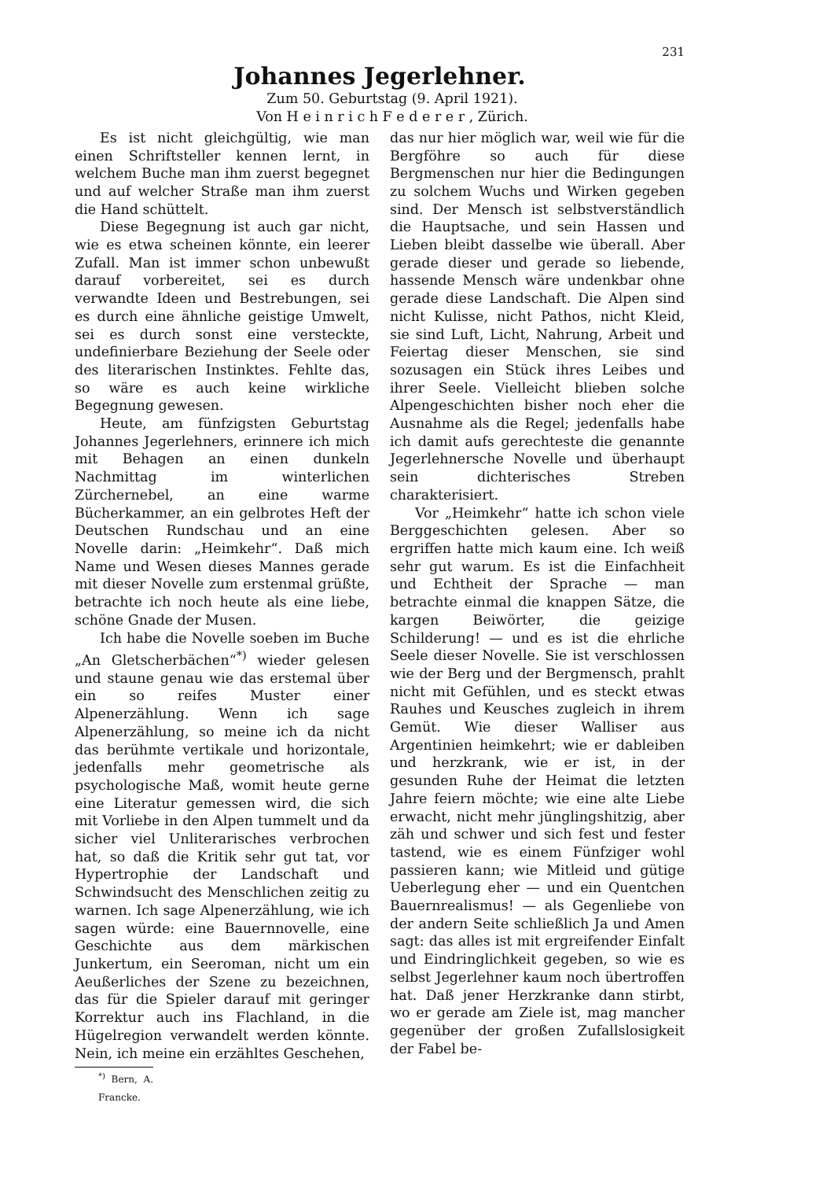231
Johannes Jegerlehner.
Zum 50. Geburtstag (9. April 1921).
Von H e i n r i c h F e d e r e r , Zürich.
Es ist nicht gleichgültig, wie man einen Schriftsteller kennen lernt, in welchem Buche man ihm zuerst begegnet und auf welcher Straße man ihm zuerst die Hand schüttelt.
Diese Begegnung ist auch gar nicht, wie es etwa scheinen könnte, ein leerer Zufall. Man ist immer schon unbewußt darauf vorbereitet, sei es durch verwandte Ideen und Bestrebungen, sei es durch eine ähnliche geistige Umwelt, sei es durch sonst eine versteckte, undefinierbare Beziehung der Seele oder des literarischen Instinktes. Fehlte das, so wäre es auch keine wirkliche Begegnung gewesen.
Heute, am fünfzigsten Geburtstag Johannes Jegerlehners, erinnere ich mich mit Behagen an einen dunkeln Nachmittag im winterlichen Zürchernebel, an eine warme Bücherkammer, an ein gelbrotes Heft der Deutschen Rundschau und an eine Novelle darin: „Heimkehr“. Daß mich Name und Wesen dieses Mannes gerade mit dieser Novelle zum erstenmal grüßte, betrachte ich noch heute als eine liebe, schöne Gnade der Musen.
Ich habe die Novelle soeben im Buche „An Gletscherbächen“<sup>*)</sup> wieder gelesen und staune genau wie das erstemal über ein so reifes Muster einer Alpenerzählung. Wenn ich sage Alpenerzählung, so meine ich da nicht das berühmte vertikale und horizontale, jedenfalls mehr geometrische als psychologische Maß, womit heute gerne eine Literatur gemessen wird, die sich mit Vorliebe in den Alpen tummelt und da sicher viel Unliterarisches verbrochen hat, so daß die Kritik sehr gut tat, vor Hypertrophie der Landschaft und Schwindsucht des Menschlichen zeitig zu warnen. Ich sage Alpenerzählung, wie ich sagen würde: eine Bauernnovelle, eine Geschichte aus dem märkischen Junkertum, ein Seeroman, nicht um ein Aeußerliches der Szene zu bezeichnen, das für die Spieler darauf mit geringer Korrektur auch ins Flachland, in die Hügelregion verwandelt werden könnte. Nein, ich meine ein erzähltes Geschehen,
<sup>*)</sup> Bern, A. Francke.
das nur hier möglich war, weil wie für die Bergföhre so auch für diese Bergmenschen nur hier die Bedingungen zu solchem Wuchs und Wirken gegeben sind. Der Mensch ist selbstverständlich die Hauptsache, und sein Hassen und Lieben bleibt dasselbe wie überall. Aber gerade dieser und gerade so liebende, hassende Mensch wäre undenkbar ohne gerade diese Landschaft. Die Alpen sind nicht Kulisse, nicht Pathos, nicht Kleid, sie sind Luft, Licht, Nahrung, Arbeit und Feiertag dieser Menschen, sie sind sozusagen ein Stück ihres Leibes und ihrer Seele. Vielleicht blieben solche Alpengeschichten bisher noch eher die Ausnahme als die Regel; jedenfalls habe ich damit aufs gerechteste die genannte Jegerlehnersche Novelle und überhaupt sein dichterisches Streben charakterisiert.
Vor „Heimkehr“ hatte ich schon viele Berggeschichten gelesen. Aber so ergriffen hatte mich kaum eine. Ich weiß sehr gut warum. Es ist die Einfachheit und Echtheit der Sprache — man betrachte einmal die knappen Sätze, die kargen Beiwörter, die geizige Schilderung! — und es ist die ehrliche Seele dieser Novelle. Sie ist verschlossen wie der Berg und der Bergmensch, prahlt nicht mit Gefühlen, und es steckt etwas Rauhes und Keusches zugleich in ihrem Gemüt. Wie dieser Walliser aus Argentinien heimkehrt; wie er dableiben und herzkrank, wie er ist, in der gesunden Ruhe der Heimat die letzten Jahre feiern möchte; wie eine alte Liebe erwacht, nicht mehr jünglingshitzig, aber zäh und schwer und sich fest und fester tastend, wie es einem Fünfziger wohl passieren kann; wie Mitleid und gütige Ueberlegung eher — und ein Quentchen Bauernrealismus! — als Gegenliebe von der andern Seite schließlich Ja und Amen sagt: das alles ist mit ergreifender Einfalt und Eindringlichkeit gegeben, so wie es selbst Jegerlehner kaum noch übertroffen hat. Daß jener Herzkranke dann stirbt, wo er gerade am Ziele ist, mag mancher gegenüber der großen Zufallslosigkeit der Fabel be-